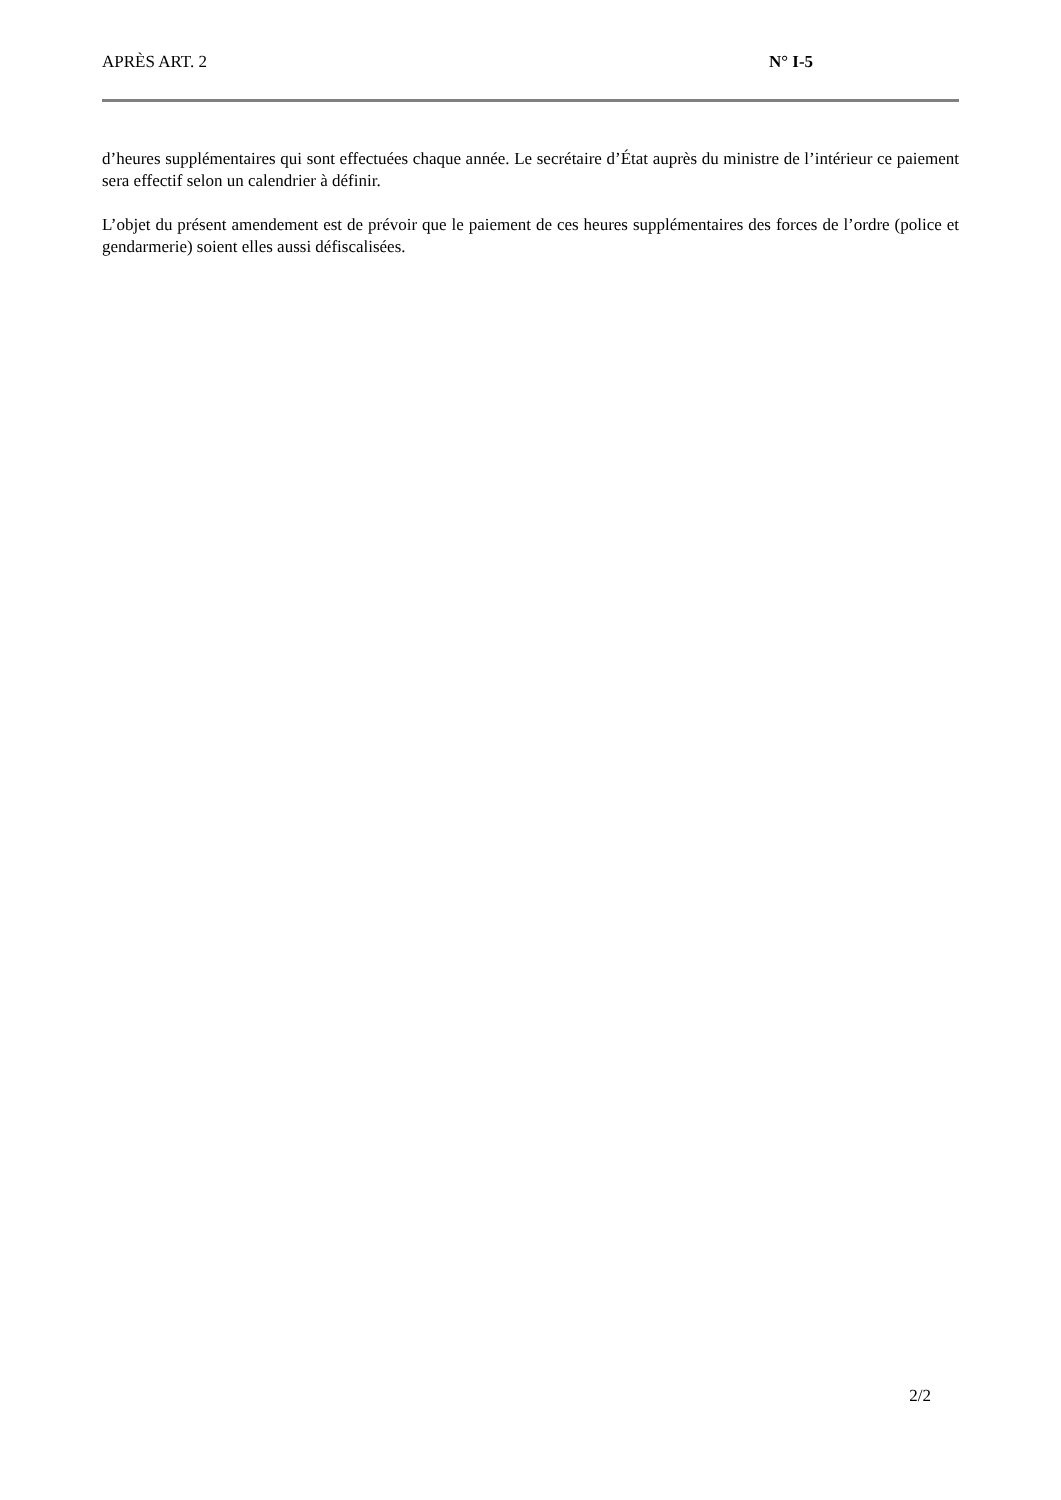APRÈS ART. 2 N° I-5
d’heures supplémentaires qui sont effectuées chaque année. Le secrétaire d’État auprès du ministre de l’intérieur ce paiement sera effectif selon un calendrier à définir.
L’objet du présent amendement est de prévoir que le paiement de ces heures supplémentaires des forces de l’ordre (police et gendarmerie) soient elles aussi défiscalisées.
2/2